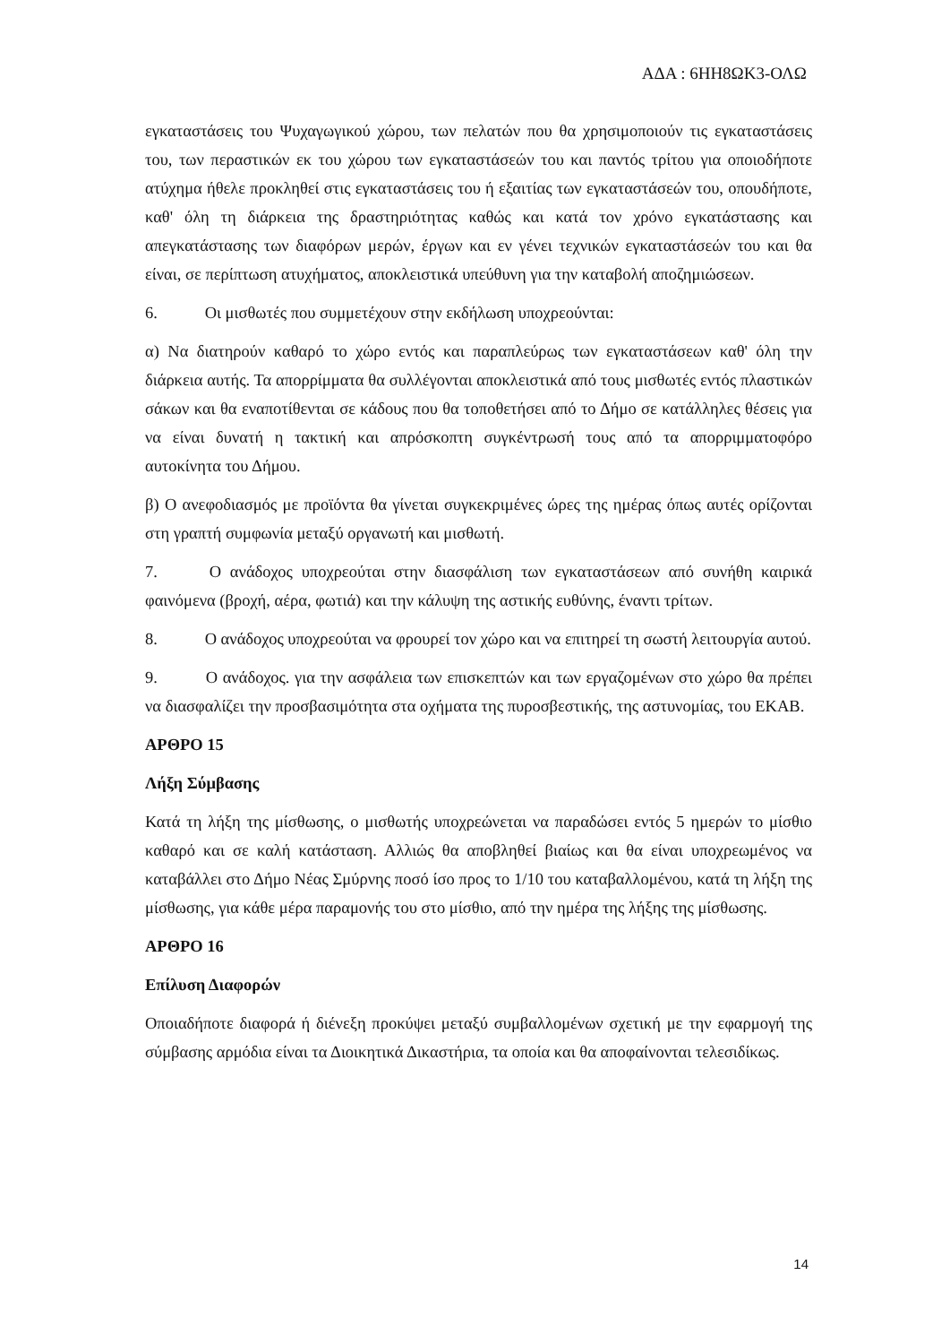ΑΔΑ : 6ΗΗ8ΩΚ3-ΟΛΩ
εγκαταστάσεις του Ψυχαγωγικού χώρου, των πελατών που θα χρησιμοποιούν τις εγκαταστάσεις του, των περαστικών εκ του χώρου των εγκαταστάσεών του και παντός τρίτου για οποιοδήποτε ατύχημα ήθελε προκληθεί στις εγκαταστάσεις του ή εξαιτίας των εγκαταστάσεών του, οπουδήποτε, καθ' όλη τη διάρκεια της δραστηριότητας καθώς και κατά τον χρόνο εγκατάστασης και απεγκατάστασης των διαφόρων μερών, έργων και εν γένει τεχνικών εγκαταστάσεών του και θα είναι, σε περίπτωση ατυχήματος, αποκλειστικά υπεύθυνη για την καταβολή αποζημιώσεων.
6. Οι μισθωτές που συμμετέχουν στην εκδήλωση υποχρεούνται:
α) Να διατηρούν καθαρό το χώρο εντός και παραπλεύρως των εγκαταστάσεων καθ' όλη την διάρκεια αυτής. Τα απορρίμματα θα συλλέγονται αποκλειστικά από τους μισθωτές εντός πλαστικών σάκων και θα εναποτίθενται σε κάδους που θα τοποθετήσει από το Δήμο σε κατάλληλες θέσεις για να είναι δυνατή η τακτική και απρόσκοπτη συγκέντρωσή τους από τα απορριμματοφόρο αυτοκίνητα του Δήμου.
β) Ο ανεφοδιασμός με προϊόντα θα γίνεται συγκεκριμένες ώρες της ημέρας όπως αυτές ορίζονται στη γραπτή συμφωνία μεταξύ οργανωτή και μισθωτή.
7. Ο ανάδοχος υποχρεούται στην διασφάλιση των εγκαταστάσεων από συνήθη καιρικά φαινόμενα (βροχή, αέρα, φωτιά) και την κάλυψη της αστικής ευθύνης, έναντι τρίτων.
8. Ο ανάδοχος υποχρεούται να φρουρεί τον χώρο και να επιτηρεί τη σωστή λειτουργία αυτού.
9. Ο ανάδοχος. για την ασφάλεια των επισκεπτών και των εργαζομένων στο χώρο θα πρέπει να διασφαλίζει την προσβασιμότητα στα οχήματα της πυροσβεστικής, της αστυνομίας, του ΕΚΑΒ.
ΑΡΘΡΟ 15
Λήξη Σύμβασης
Κατά τη λήξη της μίσθωσης, ο μισθωτής υποχρεώνεται να παραδώσει εντός 5 ημερών το μίσθιο καθαρό και σε καλή κατάσταση. Αλλιώς θα αποβληθεί βιαίως και θα είναι υποχρεωμένος να καταβάλλει στο Δήμο Νέας Σμύρνης ποσό ίσο προς το 1/10 του καταβαλλομένου, κατά τη λήξη της μίσθωσης, για κάθε μέρα παραμονής του στο μίσθιο, από την ημέρα της λήξης της μίσθωσης.
ΑΡΘΡΟ 16
Επίλυση Διαφορών
Οποιαδήποτε διαφορά ή διένεξη προκύψει μεταξύ συμβαλλομένων σχετική με την εφαρμογή της σύμβασης αρμόδια είναι τα Διοικητικά Δικαστήρια, τα οποία και θα αποφαίνονται τελεσιδίκως.
14